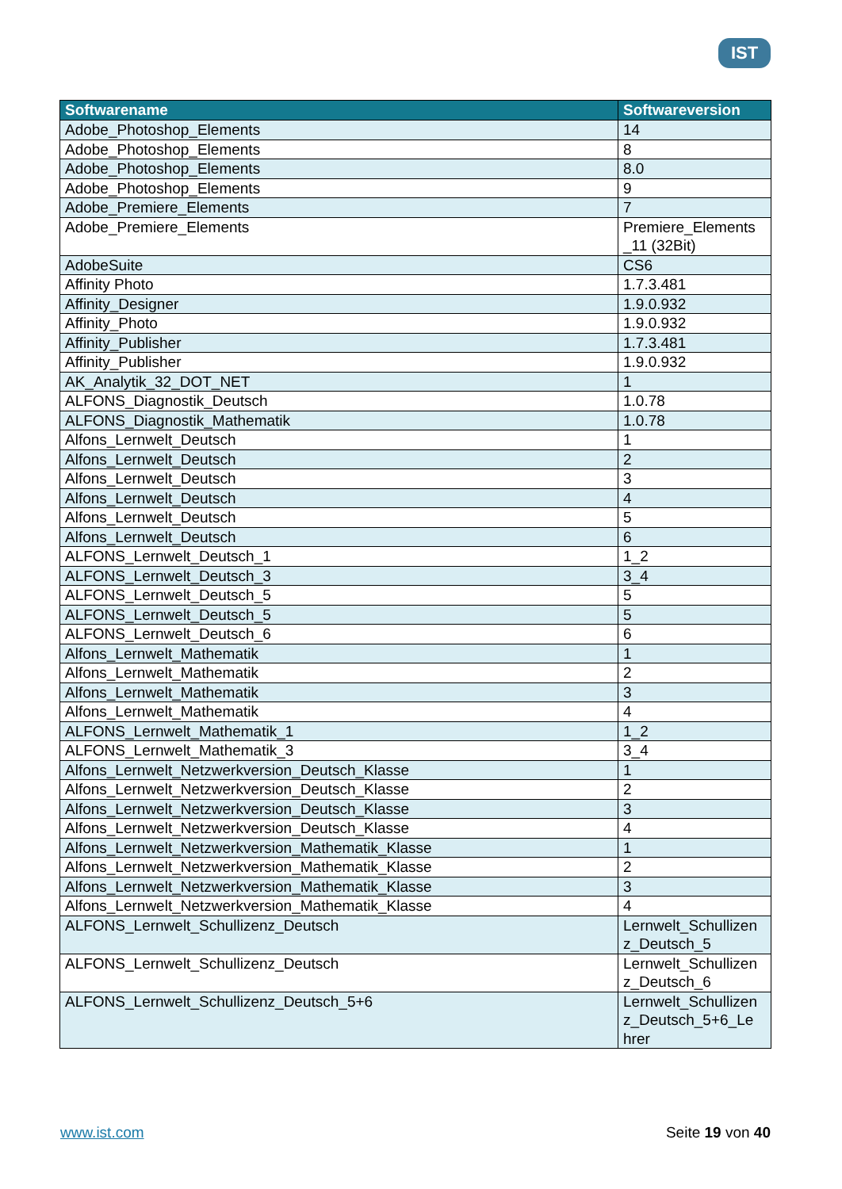IST
| Softwarename | Softwareversion |
| --- | --- |
| Adobe_Photoshop_Elements | 14 |
| Adobe_Photoshop_Elements | 8 |
| Adobe_Photoshop_Elements | 8.0 |
| Adobe_Photoshop_Elements | 9 |
| Adobe_Premiere_Elements | 7 |
| Adobe_Premiere_Elements | Premiere_Elements _11 (32Bit) |
| AdobeSuite | CS6 |
| Affinity Photo | 1.7.3.481 |
| Affinity_Designer | 1.9.0.932 |
| Affinity_Photo | 1.9.0.932 |
| Affinity_Publisher | 1.7.3.481 |
| Affinity_Publisher | 1.9.0.932 |
| AK_Analytik_32_DOT_NET | 1 |
| ALFONS_Diagnostik_Deutsch | 1.0.78 |
| ALFONS_Diagnostik_Mathematik | 1.0.78 |
| Alfons_Lernwelt_Deutsch | 1 |
| Alfons_Lernwelt_Deutsch | 2 |
| Alfons_Lernwelt_Deutsch | 3 |
| Alfons_Lernwelt_Deutsch | 4 |
| Alfons_Lernwelt_Deutsch | 5 |
| Alfons_Lernwelt_Deutsch | 6 |
| ALFONS_Lernwelt_Deutsch_1 | 1_2 |
| ALFONS_Lernwelt_Deutsch_3 | 3_4 |
| ALFONS_Lernwelt_Deutsch_5 | 5 |
| ALFONS_Lernwelt_Deutsch_5 | 5 |
| ALFONS_Lernwelt_Deutsch_6 | 6 |
| Alfons_Lernwelt_Mathematik | 1 |
| Alfons_Lernwelt_Mathematik | 2 |
| Alfons_Lernwelt_Mathematik | 3 |
| Alfons_Lernwelt_Mathematik | 4 |
| ALFONS_Lernwelt_Mathematik_1 | 1_2 |
| ALFONS_Lernwelt_Mathematik_3 | 3_4 |
| Alfons_Lernwelt_Netzwerkversion_Deutsch_Klasse | 1 |
| Alfons_Lernwelt_Netzwerkversion_Deutsch_Klasse | 2 |
| Alfons_Lernwelt_Netzwerkversion_Deutsch_Klasse | 3 |
| Alfons_Lernwelt_Netzwerkversion_Deutsch_Klasse | 4 |
| Alfons_Lernwelt_Netzwerkversion_Mathematik_Klasse | 1 |
| Alfons_Lernwelt_Netzwerkversion_Mathematik_Klasse | 2 |
| Alfons_Lernwelt_Netzwerkversion_Mathematik_Klasse | 3 |
| Alfons_Lernwelt_Netzwerkversion_Mathematik_Klasse | 4 |
| ALFONS_Lernwelt_Schullizenz_Deutsch | Lernwelt_Schullizen z_Deutsch_5 |
| ALFONS_Lernwelt_Schullizenz_Deutsch | Lernwelt_Schullizen z_Deutsch_6 |
| ALFONS_Lernwelt_Schullizenz_Deutsch_5+6 | Lernwelt_Schullizen z_Deutsch_5+6_Le hrer |
www.ist.com Seite 19 von 40